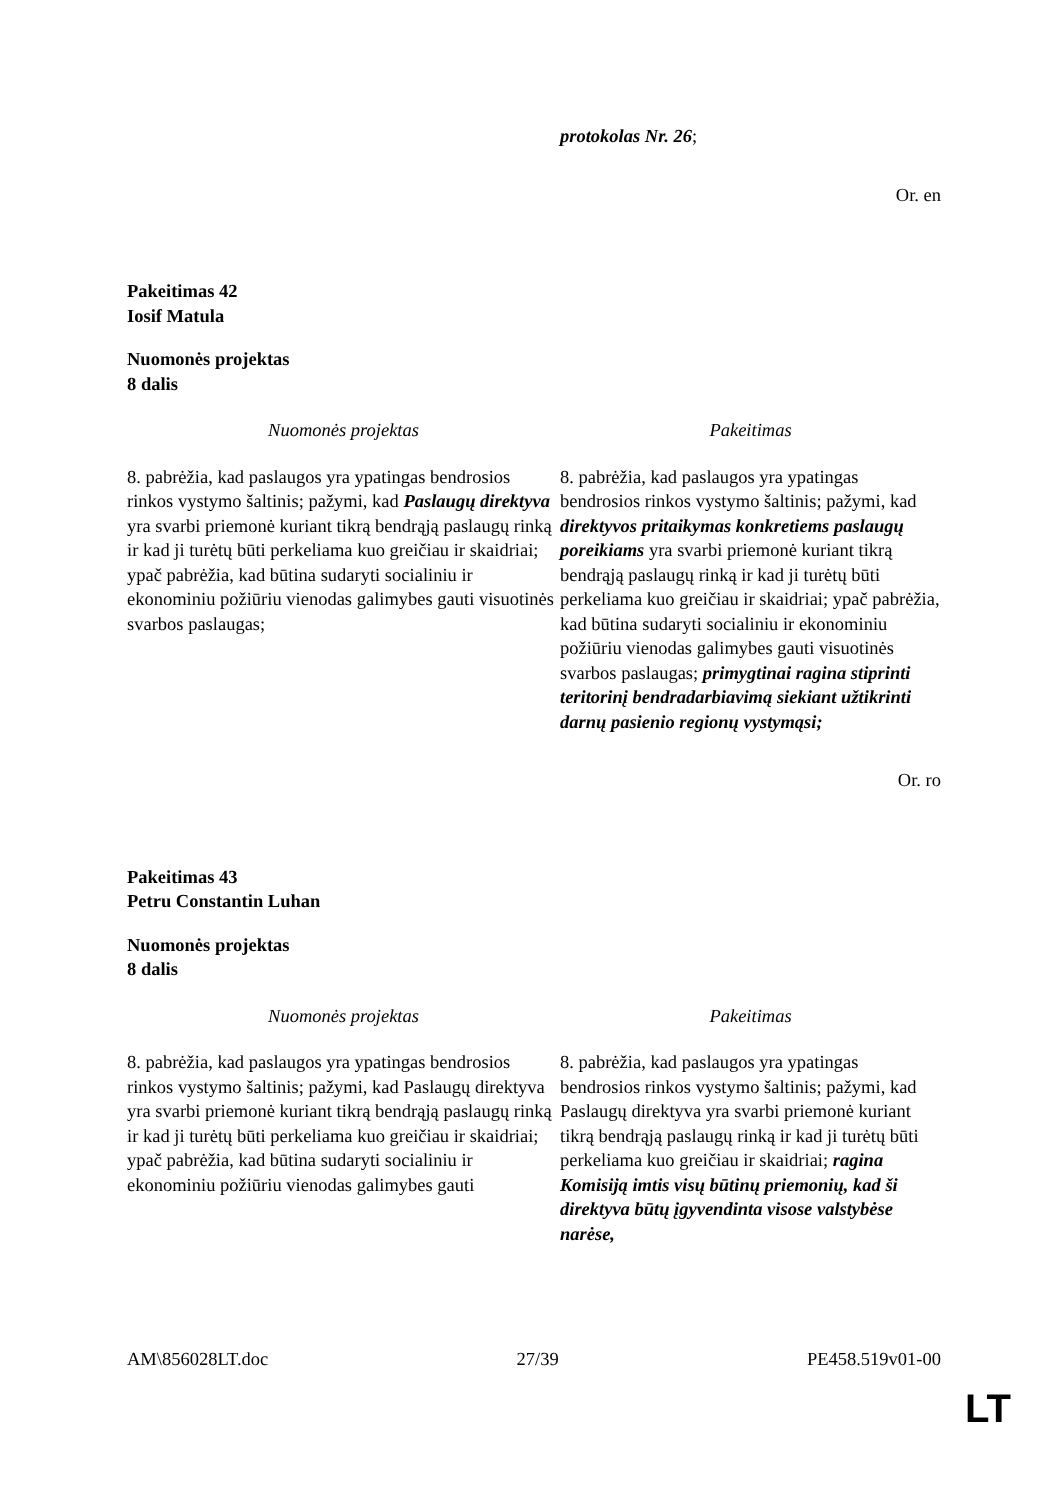protokolas Nr. 26;
Or. en
Pakeitimas 42
Iosif Matula
Nuomonės projektas
8 dalis
| Nuomonės projektas | Pakeitimas |
| --- | --- |
| 8. pabrėžia, kad paslaugos yra ypatingas bendrosios rinkos vystymo šaltinis; pažymi, kad Paslaugų direktyva yra svarbi priemonė kuriant tikrą bendrąją paslaugų rinką ir kad ji turėtų būti perkeliama kuo greičiau ir skaidriai; ypač pabrėžia, kad būtina sudaryti socialiniu ir ekonominiu požiūriu vienodas galimybes gauti visuotinės svarbos paslaugas; | 8. pabrėžia, kad paslaugos yra ypatingas bendrosios rinkos vystymo šaltinis; pažymi, kad direktyvos pritaikymas konkretiems paslaugų poreikiams yra svarbi priemonė kuriant tikrą bendrąją paslaugų rinką ir kad ji turėtų būti perkeliama kuo greičiau ir skaidriai; ypač pabrėžia, kad būtina sudaryti socialiniu ir ekonominiu požiūriu vienodas galimybes gauti visuotinės svarbos paslaugas; primygtinai ragina stiprinti teritorinį bendradarbiavimą siekiant užtikrinti darnų pasienio regionų vystymąsi; |
Or. ro
Pakeitimas 43
Petru Constantin Luhan
Nuomonės projektas
8 dalis
| Nuomonės projektas | Pakeitimas |
| --- | --- |
| 8. pabrėžia, kad paslaugos yra ypatingas bendrosios rinkos vystymo šaltinis; pažymi, kad Paslaugų direktyva yra svarbi priemonė kuriant tikrą bendrąją paslaugų rinką ir kad ji turėtų būti perkeliama kuo greičiau ir skaidriai; ypač pabrėžia, kad būtina sudaryti socialiniu ir ekonominiu požiūriu vienodas galimybes gauti | 8. pabrėžia, kad paslaugos yra ypatingas bendrosios rinkos vystymo šaltinis; pažymi, kad Paslaugų direktyva yra svarbi priemonė kuriant tikrą bendrąją paslaugų rinką ir kad ji turėtų būti perkeliama kuo greičiau ir skaidriai; ragina Komisiją imtis visų būtinų priemonių, kad ši direktyva būtų įgyvendinta visose valstybėse narėse, |
AM\856028LT.doc 27/39 PE458.519v01-00
LT